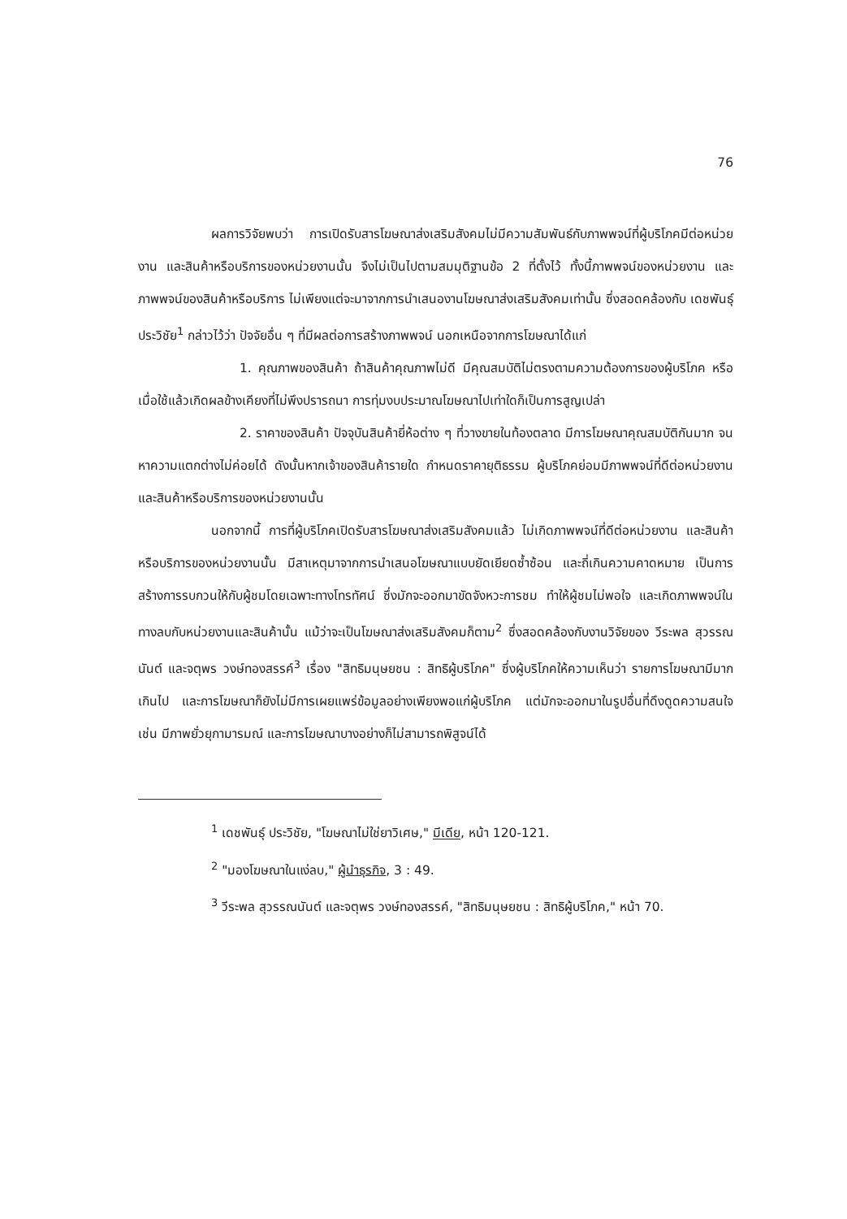76
ผลการวิจัยพบว่า การเปิดรับสารโฆษณาส่งเสริมสังคมไม่มีความสัมพันธ์กับภาพพจน์ที่ผู้บริโภคมีต่อหน่วยงาน และสินค้าหรือบริการของหน่วยงานนั้น จึงไม่เป็นไปตามสมมุติฐานข้อ 2 ที่ตั้งไว้ ทั้งนี้ภาพพจน์ของหน่วยงาน และภาพพจน์ของสินค้าหรือบริการ ไม่เพียงแต่จะมาจากการนำเสนองานโฆษณาส่งเสริมสังคมเท่านั้น ซึ่งสอดคล้องกับ เดชพันธุ์ ประวิชัย<sup>1</sup> กล่าวไว้ว่า ปัจจัยอื่น ๆ ที่มีผลต่อการสร้างภาพพจน์ นอกเหนือจากการโฆษณาได้แก่
1. คุณภาพของสินค้า ถ้าสินค้าคุณภาพไม่ดี มีคุณสมบัติไม่ตรงตามความต้องการของผู้บริโภค หรือเมื่อใช้แล้วเกิดผลข้างเคียงที่ไม่พึงปรารถนา การทุ่มงบประมาณโฆษณาไปเท่าใดก็เป็นการสูญเปล่า
2. ราคาของสินค้า ปัจจุบันสินค้ายี่ห้อต่าง ๆ ที่วางขายในท้องตลาด มีการโฆษณาคุณสมบัติกันมาก จนหาความแตกต่างไม่ค่อยได้ ดังนั้นหากเจ้าของสินค้ารายใด กำหนดราคายุติธรรม ผู้บริโภคย่อมมีภาพพจน์ที่ดีต่อหน่วยงานและสินค้าหรือบริการของหน่วยงานนั้น
นอกจากนี้ การที่ผู้บริโภคเปิดรับสารโฆษณาส่งเสริมสังคมแล้ว ไม่เกิดภาพพจน์ที่ดีต่อหน่วยงาน และสินค้าหรือบริการของหน่วยงานนั้น มีสาเหตุมาจากการนำเสนอโฆษณาแบบยัดเยียดซ้ำซ้อน และถี่เกินความคาดหมาย เป็นการสร้างการรบกวนให้กับผู้ชมโดยเฉพาะทางโทรทัศน์ ซึ่งมักจะออกมาขัดจังหวะการชม ทำให้ผู้ชมไม่พอใจ และเกิดภาพพจน์ในทางลบกับหน่วยงานและสินค้านั้น แม้ว่าจะเป็นโฆษณาส่งเสริมสังคมก็ตาม<sup>2</sup> ซึ่งสอดคล้องกับงานวิจัยของ วีระพล สุวรรณนันต์ และจตุพร วงษ์ทองสรรค์<sup>3</sup> เรื่อง "สิทธิมนุษยชน : สิทธิผู้บริโภค" ซึ่งผู้บริโภคให้ความเห็นว่า รายการโฆษณามีมากเกินไป และการโฆษณาก็ยังไม่มีการเผยแพร่ข้อมูลอย่างเพียงพอแก่ผู้บริโภค แต่มักจะออกมาในรูปอื่นที่ดึงดูดความสนใจ เช่น มีภาพยั่วยุกามารมณ์ และการโฆษณาบางอย่างก็ไม่สามารถพิสูจน์ได้
<sup>1</sup> เดชพันธุ์ ประวิชัย, "โฆษณาไม่ใช่ยาวิเศษ," มีเดีย, หน้า 120-121.
<sup>2</sup> "มองโฆษณาในแง่ลบ," ผู้นำธุรกิจ, 3 : 49.
<sup>3</sup> วีระพล สุวรรณนันต์ และจตุพร วงษ์ทองสรรค์, "สิทธิมนุษยชน : สิทธิผู้บริโภค," หน้า 70.